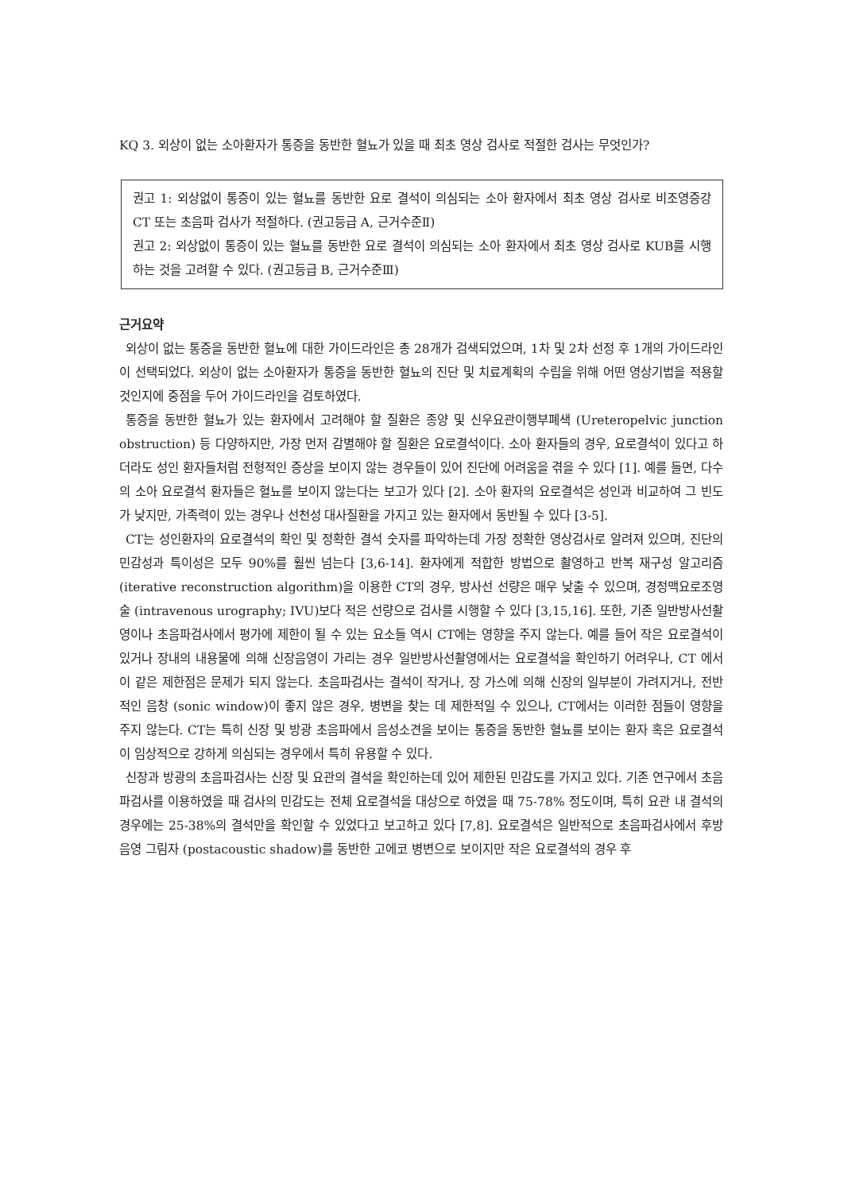KQ 3. 외상이 없는 소아환자가 통증을 동반한 혈뇨가 있을 때 최초 영상 검사로 적절한 검사는 무엇인가?
권고 1: 외상없이 통증이 있는 혈뇨를 동반한 요로 결석이 의심되는 소아 환자에서 최초 영상 검사로 비조영증강 CT 또는 초음파 검사가 적절하다. (권고등급 A, 근거수준Ⅱ)
권고 2: 외상없이 통증이 있는 혈뇨를 동반한 요로 결석이 의심되는 소아 환자에서 최초 영상 검사로 KUB를 시행하는 것을 고려할 수 있다. (권고등급 B, 근거수준Ⅲ)
근거요약
외상이 없는 통증을 동반한 혈뇨에 대한 가이드라인은 총 28개가 검색되었으며, 1차 및 2차 선정 후 1개의 가이드라인이 선택되었다. 외상이 없는 소아환자가 통증을 동반한 혈뇨의 진단 및 치료계획의 수립을 위해 어떤 영상기법을 적용할 것인지에 중점을 두어 가이드라인을 검토하였다.
통증을 동반한 혈뇨가 있는 환자에서 고려해야 할 질환은 종양 및 신우요관이행부폐색 (Ureteropelvic junction obstruction) 등 다양하지만, 가장 먼저 감별해야 할 질환은 요로결석이다. 소아 환자들의 경우, 요로결석이 있다고 하더라도 성인 환자들처럼 전형적인 증상을 보이지 않는 경우들이 있어 진단에 어려움을 겪을 수 있다 [1]. 예를 들면, 다수의 소아 요로결석 환자들은 혈뇨를 보이지 않는다는 보고가 있다 [2]. 소아 환자의 요로결석은 성인과 비교하여 그 빈도가 낮지만, 가족력이 있는 경우나 선천성 대사질환을 가지고 있는 환자에서 동반될 수 있다 [3-5].
CT는 성인환자의 요로결석의 확인 및 정확한 결석 숫자를 파악하는데 가장 정확한 영상검사로 알려져 있으며, 진단의 민감성과 특이성은 모두 90%를 훨씬 넘는다 [3,6-14]. 환자에게 적합한 방법으로 촬영하고 반복 재구성 알고리즘 (iterative reconstruction algorithm)을 이용한 CT의 경우, 방사선 선량은 매우 낮출 수 있으며, 경정맥요로조영술 (intravenous urography; IVU)보다 적은 선량으로 검사를 시행할 수 있다 [3,15,16]. 또한, 기존 일반방사선촬영이나 초음파검사에서 평가에 제한이 될 수 있는 요소들 역시 CT에는 영향을 주지 않는다. 예를 들어 작은 요로결석이 있거나 장내의 내용물에 의해 신장음영이 가리는 경우 일반방사선촬영에서는 요로결석을 확인하기 어려우나, CT 에서 이 같은 제한점은 문제가 되지 않는다. 초음파검사는 결석이 작거나, 장 가스에 의해 신장의 일부분이 가려지거나, 전반적인 음창 (sonic window)이 좋지 않은 경우, 병변을 찾는 데 제한적일 수 있으나, CT에서는 이러한 점들이 영향을 주지 않는다. CT는 특히 신장 및 방광 초음파에서 음성소견을 보이는 통증을 동반한 혈뇨를 보이는 환자 혹은 요로결석이 임상적으로 강하게 의심되는 경우에서 특히 유용할 수 있다.
신장과 방광의 초음파검사는 신장 및 요관의 결석을 확인하는데 있어 제한된 민감도를 가지고 있다. 기존 연구에서 초음파검사를 이용하였을 때 검사의 민감도는 전체 요로결석을 대상으로 하였을 때 75-78% 정도이며, 특히 요관 내 결석의 경우에는 25-38%의 결석만을 확인할 수 있었다고 보고하고 있다 [7,8]. 요로결석은 일반적으로 초음파검사에서 후방 음영 그림자 (postacoustic shadow)를 동반한 고에코 병변으로 보이지만 작은 요로결석의 경우 후